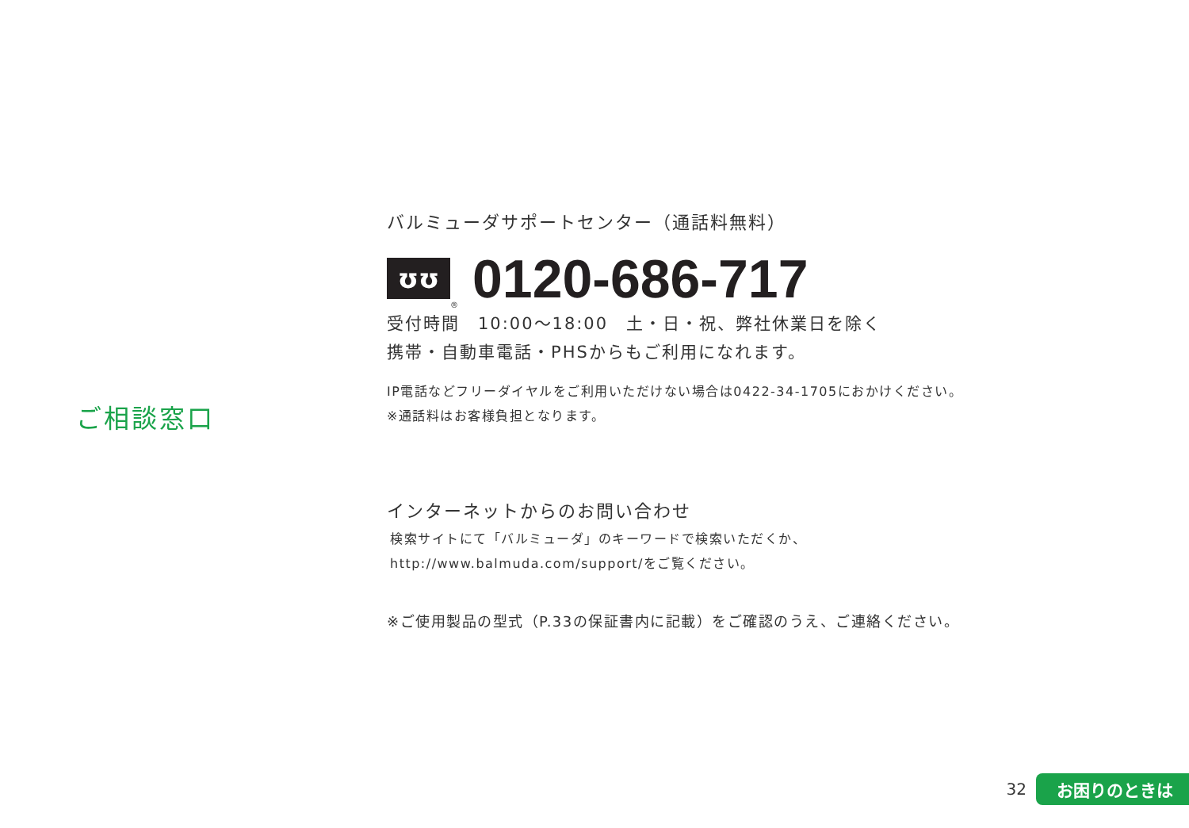ご相談窓口
バルミューダサポートセンター（通話料無料）
ʊʊ
®
0120-686-717
受付時間　10:00～18:00　土・日・祝、弊社休業日を除く
携帯・自動車電話・PHSからもご利用になれます。
IP電話などフリーダイヤルをご利用いただけない場合は0422-34-1705におかけください。
※通話料はお客様負担となります。
インターネットからのお問い合わせ
検索サイトにて「バルミューダ」のキーワードで検索いただくか、
http://www.balmuda.com/support/をご覧ください。
※ご使用製品の型式（P.33の保証書内に記載）をご確認のうえ、ご連絡ください。
32 お困りのときは